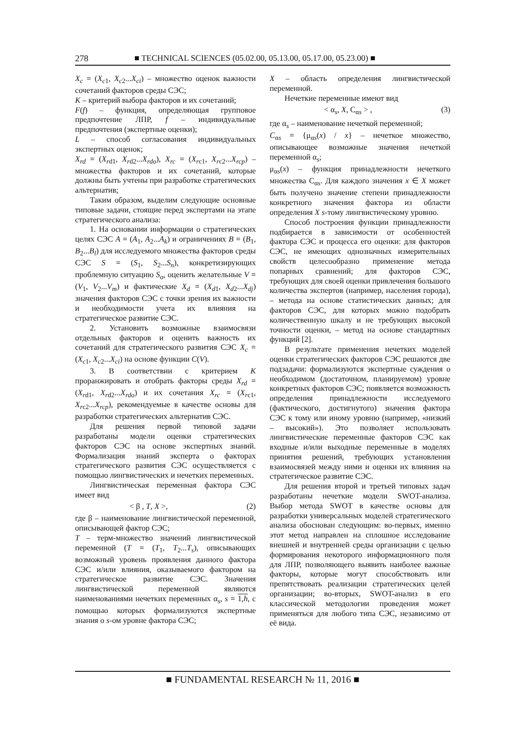278 ■ TECHNICAL SCIENCES (05.02.00, 05.13.00, 05.17.00, 05.23.00) ■
X<sub>c</sub> = (X<sub>c1</sub>, X<sub>c2</sub>...X<sub>ci</sub>) – множество оценок важности сочетаний факторов среды СЭС;
K – критерий выбора факторов и их сочетаний;
F(f) – функция, определяющая групповое предпочтение ЛПР, f – индивидуальные предпочтения (экспертные оценки);
L – способ согласования индивидуальных экспертных оценок;
X<sub>rd</sub> = (X<sub>rd1</sub>, X<sub>rd2</sub>...X<sub>rdo</sub>), X<sub>rc</sub> = (X<sub>rc1</sub>, X<sub>rc2</sub>...X<sub>rcp</sub>) – множества факторов и их сочетаний, которые должны быть учтены при разработке стратегических альтернатив;
Таким образом, выделим следующие основные типовые задачи, стоящие перед экспертами на этапе стратегического анализа:
1. На основании информации о стратегических целях СЭС A = (A<sub>1</sub>, A<sub>2</sub>...A<sub>k</sub>) и ограничениях B = (B<sub>1</sub>, B<sub>2</sub>...B<sub>l</sub>) для исследуемого множества факторов среды СЭС S = (S<sub>1</sub>, S<sub>2</sub>...S<sub>n</sub>), конкретизирующих проблемную ситуацию S<sub>o</sub>, оценить желательные V = (V<sub>1</sub>, V<sub>2</sub>...V<sub>m</sub>) и фактические X<sub>d</sub> = (X<sub>d1</sub>, X<sub>d2</sub>...X<sub>dj</sub>) значения факторов СЭС с точки зрения их важности и необходимости учета их влияния на стратегическое развитие СЭС.
2. Установить возможные взаимосвязи отдельных факторов и оценить важность их сочетаний для стратегического развития СЭС X<sub>c</sub> = (X<sub>c1</sub>, X<sub>c2</sub>...X<sub>ci</sub>) на основе функции C(V).
3. В соответствии с критерием K проранжировать и отобрать факторы среды X<sub>rd</sub> = (X<sub>rd1</sub>, X<sub>rd2</sub>...X<sub>rdo</sub>) и их сочетания X<sub>rc</sub> = (X<sub>rc1</sub>, X<sub>rc2</sub>...X<sub>rcp</sub>), рекомендуемые в качестве основы для разработки стратегических альтернатив СЭС.
Для решения первой типовой задачи разработаны модели оценки стратегических факторов СЭС на основе экспертных знаний. Формализация знаний эксперта о факторах стратегического развития СЭС осуществляется с помощью лингвистических и нечетких переменных.
Лингвистическая переменная фактора СЭС имеет вид
< β , T, X >, (2)
где β – наименование лингвистической переменной, описывающей фактор СЭС;
T – терм-множество значений лингвистической переменной (T = (T<sub>1</sub>, T<sub>2</sub>...T<sub>s</sub>), описывающих возможный уровень проявления данного фактора СЭС и/или влияния, оказываемого фактором на стратегическое развитие СЭС. Значения лингвистической переменной являются наименованиями нечетких переменных α<sub>s</sub>, s = 1,h, с помощью которых формализуются экспертные знания о s-ом уровне фактора СЭС;
X – область определения лингвистической переменной.
Нечеткие переменные имеют вид
< α<sub>s</sub>, X, C<sub>αs</sub> > , (3)
где α<sub>s</sub> – наименование нечеткой переменной;
C<sub>αs</sub> = {μ<sub>αs</sub>(x) / x} – нечеткое множество, описывающее возможные значения нечеткой переменной α<sub>s</sub>;
μ<sub>αs</sub>(x) – функция принадлежности нечеткого множества C<sub>αs</sub>. Для каждого значения x ∈ X может быть получено значение степени принадлежности конкретного значения фактора из области определения X s-тому лингвистическому уровню.
Способ построения функции принадлежности подбирается в зависимости от особенностей фактора СЭС и процесса его оценки: для факторов СЭС, не имеющих однозначных измерительных свойств целесообразно применение метода попарных сравнений; для факторов СЭС, требующих для своей оценки привлечения большого количества экспертов (например, населения города), – метода на основе статистических данных; для факторов СЭС, для которых можно подобрать количественную шкалу и не требующих высокой точности оценки, – метод на основе стандартных функций [2].
В результате применения нечетких моделей оценки стратегических факторов СЭС решаются две подзадачи: формализуются экспертные суждения о необходимом (достаточном, планируемом) уровне конкретных факторов СЭС; появляется возможность определения принадлежности исследуемого (фактического, достигнутого) значения фактора СЭС к тому или иному уровню (например, «низкий – высокий»). Это позволяет использовать лингвистические переменные факторов СЭС как входные и/или выходные переменные в моделях принятия решений, требующих установления взаимосвязей между ними и оценки их влияния на стратегическое развитие СЭС.
Для решения второй и третьей типовых задач разработаны нечеткие модели SWOT-анализа. Выбор метода SWOT в качестве основы для разработки универсальных моделей стратегического анализа обоснован следующим: во-первых, именно этот метод направлен на сплошное исследование внешней и внутренней среды организации с целью формирования некоторого информационного поля для ЛПР, позволяющего выявить наиболее важные факторы, которые могут способствовать или препятствовать реализации стратегических целей организации; во-вторых, SWOT-анализ в его классической методологии проведения может применяться для любого типа СЭС, независимо от её вида.
■ FUNDAMENTAL RESEARCH № 11, 2016 ■